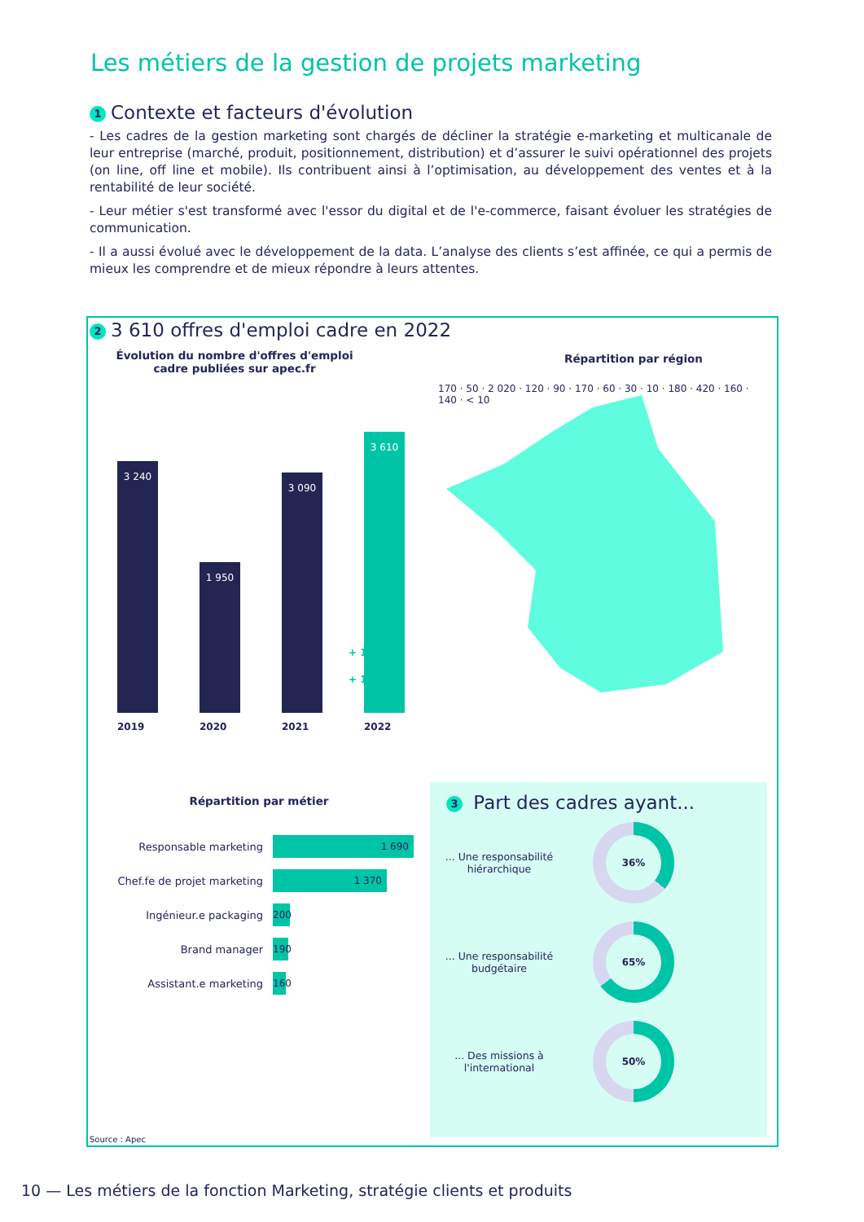Les métiers de la gestion de projets marketing
1 Contexte et facteurs d'évolution
- Les cadres de la gestion marketing sont chargés de décliner la stratégie e-marketing et multicanale de leur entreprise (marché, produit, positionnement, distribution) et d’assurer le suivi opérationnel des projets (on line, off line et mobile). Ils contribuent ainsi à l’optimisation, au développement des ventes et à la rentabilité de leur société.
- Leur métier s'est transformé avec l'essor du digital et de l'e-commerce, faisant évoluer les stratégies de communication.
- Il a aussi évolué avec le développement de la data. L’analyse des clients s’est affinée, ce qui a permis de mieux les comprendre et de mieux répondre à leurs attentes.
2 3 610 offres d'emploi cadre en 2022
Évolution du nombre d'offres d'emploi cadre publiées sur apec.fr
3 240 1 950 3 090 3 610
+ 11%
+ 17%
2019 2020 2021 2022
Répartition par région
170 · 50 · 2 020 · 120 · 90 · 170 · 60 · 30 · 10 · 180 · 420 · 160 · 140 · < 10
Répartition par métier
Responsable marketing
1 690
Chef.fe de projet marketing
1 370
Ingénieur.e packaging
200
Brand manager
190
Assistant.e marketing
160
3 Part des cadres ayant...
... Une responsabilité hiérarchique
36%
... Une responsabilité budgétaire
65%
... Des missions à l'international
50%
Source : Apec
10 — Les métiers de la fonction Marketing, stratégie clients et produits